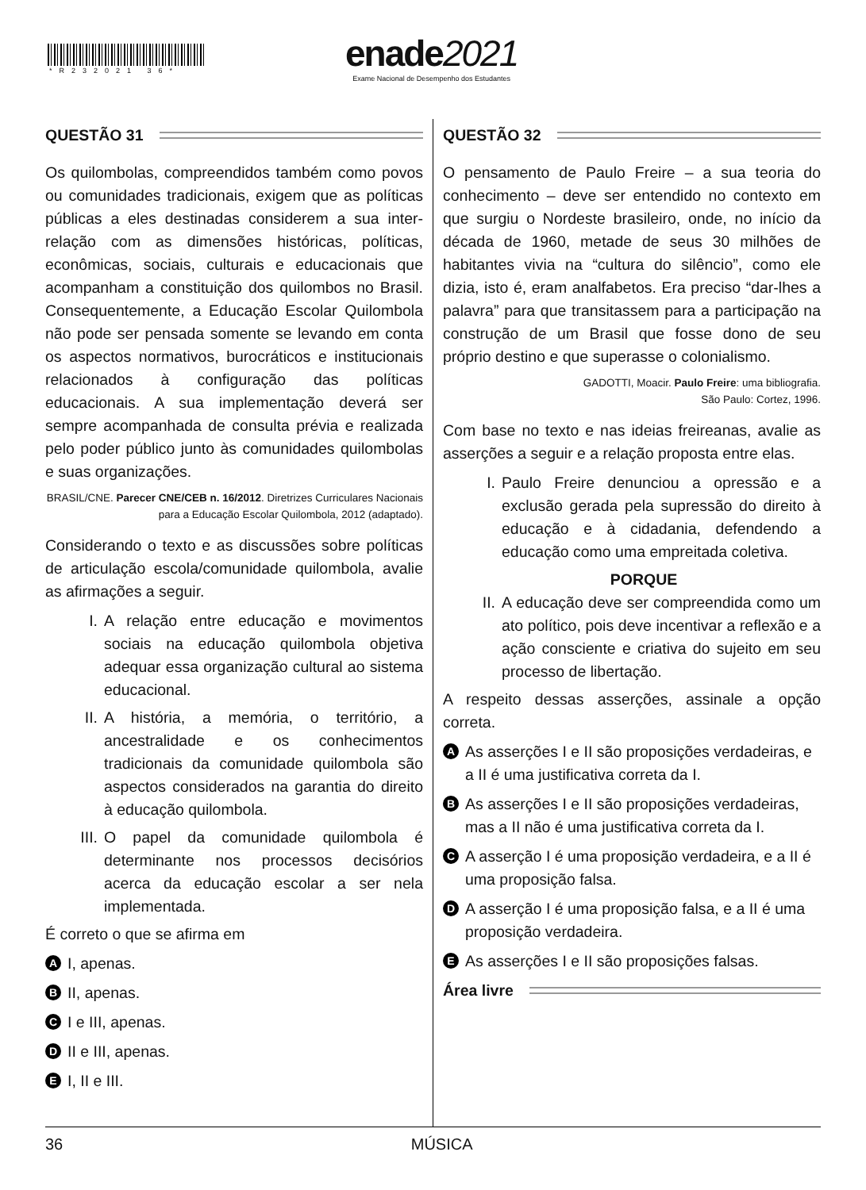*R232021 36*
enade2021
Exame Nacional de Desempenho dos Estudantes
QUESTÃO 31
Os quilombolas, compreendidos também como povos ou comunidades tradicionais, exigem que as políticas públicas a eles destinadas considerem a sua inter-relação com as dimensões históricas, políticas, econômicas, sociais, culturais e educacionais que acompanham a constituição dos quilombos no Brasil. Consequentemente, a Educação Escolar Quilombola não pode ser pensada somente se levando em conta os aspectos normativos, burocráticos e institucionais relacionados à configuração das políticas educacionais. A sua implementação deverá ser sempre acompanhada de consulta prévia e realizada pelo poder público junto às comunidades quilombolas e suas organizações.
BRASIL/CNE. Parecer CNE/CEB n. 16/2012. Diretrizes Curriculares Nacionais para a Educação Escolar Quilombola, 2012 (adaptado).
Considerando o texto e as discussões sobre políticas de articulação escola/comunidade quilombola, avalie as afirmações a seguir.
I. A relação entre educação e movimentos sociais na educação quilombola objetiva adequar essa organização cultural ao sistema educacional.
II. A história, a memória, o território, a ancestralidade e os conhecimentos tradicionais da comunidade quilombola são aspectos considerados na garantia do direito à educação quilombola.
III. O papel da comunidade quilombola é determinante nos processos decisórios acerca da educação escolar a ser nela implementada.
É correto o que se afirma em
A I, apenas.
B II, apenas.
C I e III, apenas.
D II e III, apenas.
E I, II e III.
QUESTÃO 32
O pensamento de Paulo Freire – a sua teoria do conhecimento – deve ser entendido no contexto em que surgiu o Nordeste brasileiro, onde, no início da década de 1960, metade de seus 30 milhões de habitantes vivia na “cultura do silêncio”, como ele dizia, isto é, eram analfabetos. Era preciso “dar-lhes a palavra” para que transitassem para a participação na construção de um Brasil que fosse dono de seu próprio destino e que superasse o colonialismo.
GADOTTI, Moacir. Paulo Freire: uma bibliografia.
São Paulo: Cortez, 1996.
Com base no texto e nas ideias freireanas, avalie as asserções a seguir e a relação proposta entre elas.
I. Paulo Freire denunciou a opressão e a exclusão gerada pela supressão do direito à educação e à cidadania, defendendo a educação como uma empreitada coletiva.
PORQUE
II. A educação deve ser compreendida como um ato político, pois deve incentivar a reflexão e a ação consciente e criativa do sujeito em seu processo de libertação.
A respeito dessas asserções, assinale a opção correta.
A As asserções I e II são proposições verdadeiras, e a II é uma justificativa correta da I.
B As asserções I e II são proposições verdadeiras, mas a II não é uma justificativa correta da I.
C A asserção I é uma proposição verdadeira, e a II é uma proposição falsa.
D A asserção I é uma proposição falsa, e a II é uma proposição verdadeira.
E As asserções I e II são proposições falsas.
Área livre
36 MÚSICA